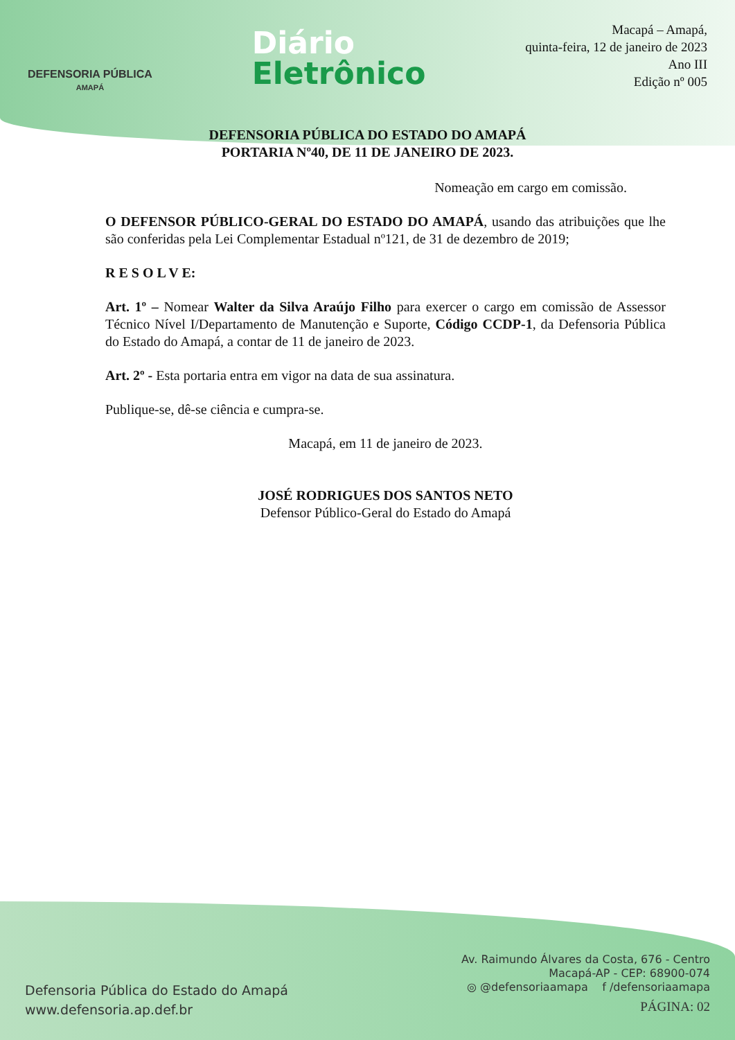DEFENSORIA PÚBLICA
AMAPÁ
Diário
Eletrônico
Macapá – Amapá,
quinta-feira, 12 de janeiro de 2023
Ano III
Edição nº 005
DEFENSORIA PÚBLICA DO ESTADO DO AMAPÁ
PORTARIA Nº40, DE 11 DE JANEIRO DE 2023.
Nomeação em cargo em comissão.
O DEFENSOR PÚBLICO-GERAL DO ESTADO DO AMAPÁ, usando das atribuições que lhe são conferidas pela Lei Complementar Estadual nº121, de 31 de dezembro de 2019;
R E S O L V E:
Art. 1º – Nomear Walter da Silva Araújo Filho para exercer o cargo em comissão de Assessor Técnico Nível I/Departamento de Manutenção e Suporte, Código CCDP-1, da Defensoria Pública do Estado do Amapá, a contar de 11 de janeiro de 2023.
Art. 2º - Esta portaria entra em vigor na data de sua assinatura.
Publique-se, dê-se ciência e cumpra-se.
Macapá, em 11 de janeiro de 2023.
JOSÉ RODRIGUES DOS SANTOS NETO
Defensor Público-Geral do Estado do Amapá
Defensoria Pública do Estado do Amapá
www.defensoria.ap.def.br
Av. Raimundo Álvares da Costa, 676 - Centro
Macapá-AP - CEP: 68900-074
◎ @defensoriaamapa f /defensoriaamapa
PÁGINA: 02